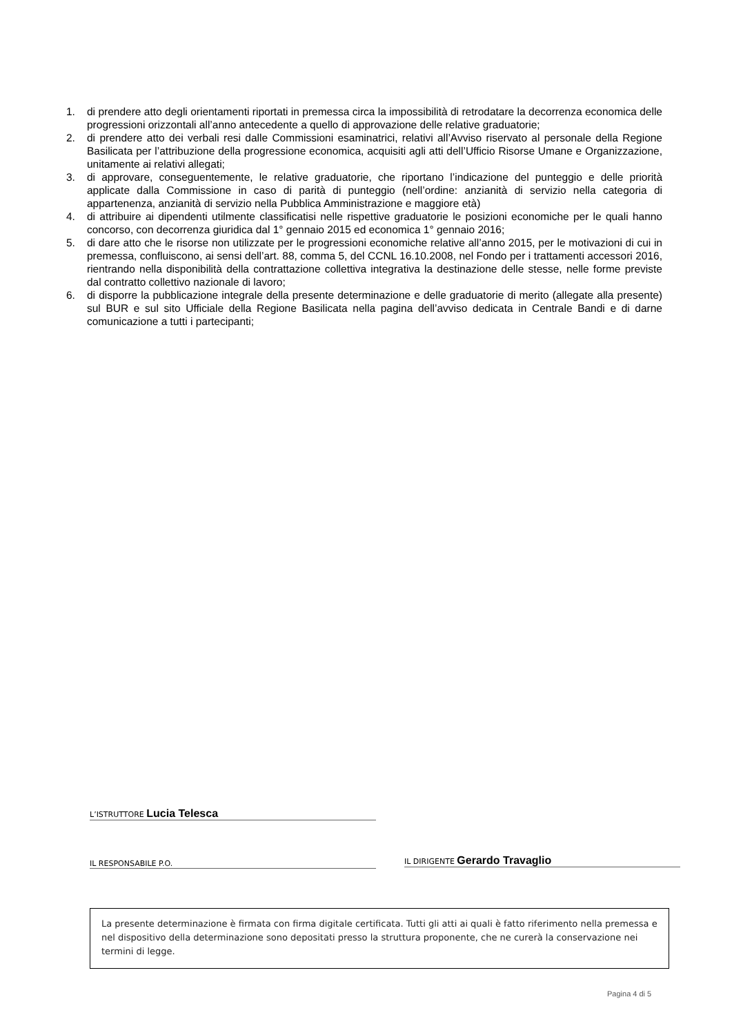1. di prendere atto degli orientamenti riportati in premessa circa la impossibilità di retrodatare la decorrenza economica delle progressioni orizzontali all’anno antecedente a quello di approvazione delle relative graduatorie;
2. di prendere atto dei verbali resi dalle Commissioni esaminatrici, relativi all’Avviso riservato al personale della Regione Basilicata per l’attribuzione della progressione economica, acquisiti agli atti dell’Ufficio Risorse Umane e Organizzazione, unitamente ai relativi allegati;
3. di approvare, conseguentemente, le relative graduatorie, che riportano l’indicazione del punteggio e delle priorità applicate dalla Commissione in caso di parità di punteggio (nell’ordine: anzianità di servizio nella categoria di appartenenza, anzianità di servizio nella Pubblica Amministrazione e maggiore età)
4. di attribuire ai dipendenti utilmente classificatisi nelle rispettive graduatorie le posizioni economiche per le quali hanno concorso, con decorrenza giuridica dal 1° gennaio 2015 ed economica 1° gennaio 2016;
5. di dare atto che le risorse non utilizzate per le progressioni economiche relative all’anno 2015, per le motivazioni di cui in premessa, confluiscono, ai sensi dell’art. 88, comma 5, del CCNL 16.10.2008, nel Fondo per i trattamenti accessori 2016, rientrando nella disponibilità della contrattazione collettiva integrativa la destinazione delle stesse, nelle forme previste dal contratto collettivo nazionale di lavoro;
6. di disporre la pubblicazione integrale della presente determinazione e delle graduatorie di merito (allegate alla presente) sul BUR e sul sito Ufficiale della Regione Basilicata nella pagina dell’avviso dedicata in Centrale Bandi e di darne comunicazione a tutti i partecipanti;
L’ISTRUTTORE Lucia Telesca
IL RESPONSABILE P.O.
IL DIRIGENTE Gerardo Travaglio
La presente determinazione è firmata con firma digitale certificata. Tutti gli atti ai quali è fatto riferimento nella premessa e nel dispositivo della determinazione sono depositati presso la struttura proponente, che ne curerà la conservazione nei termini di legge.
Pagina 4 di 5